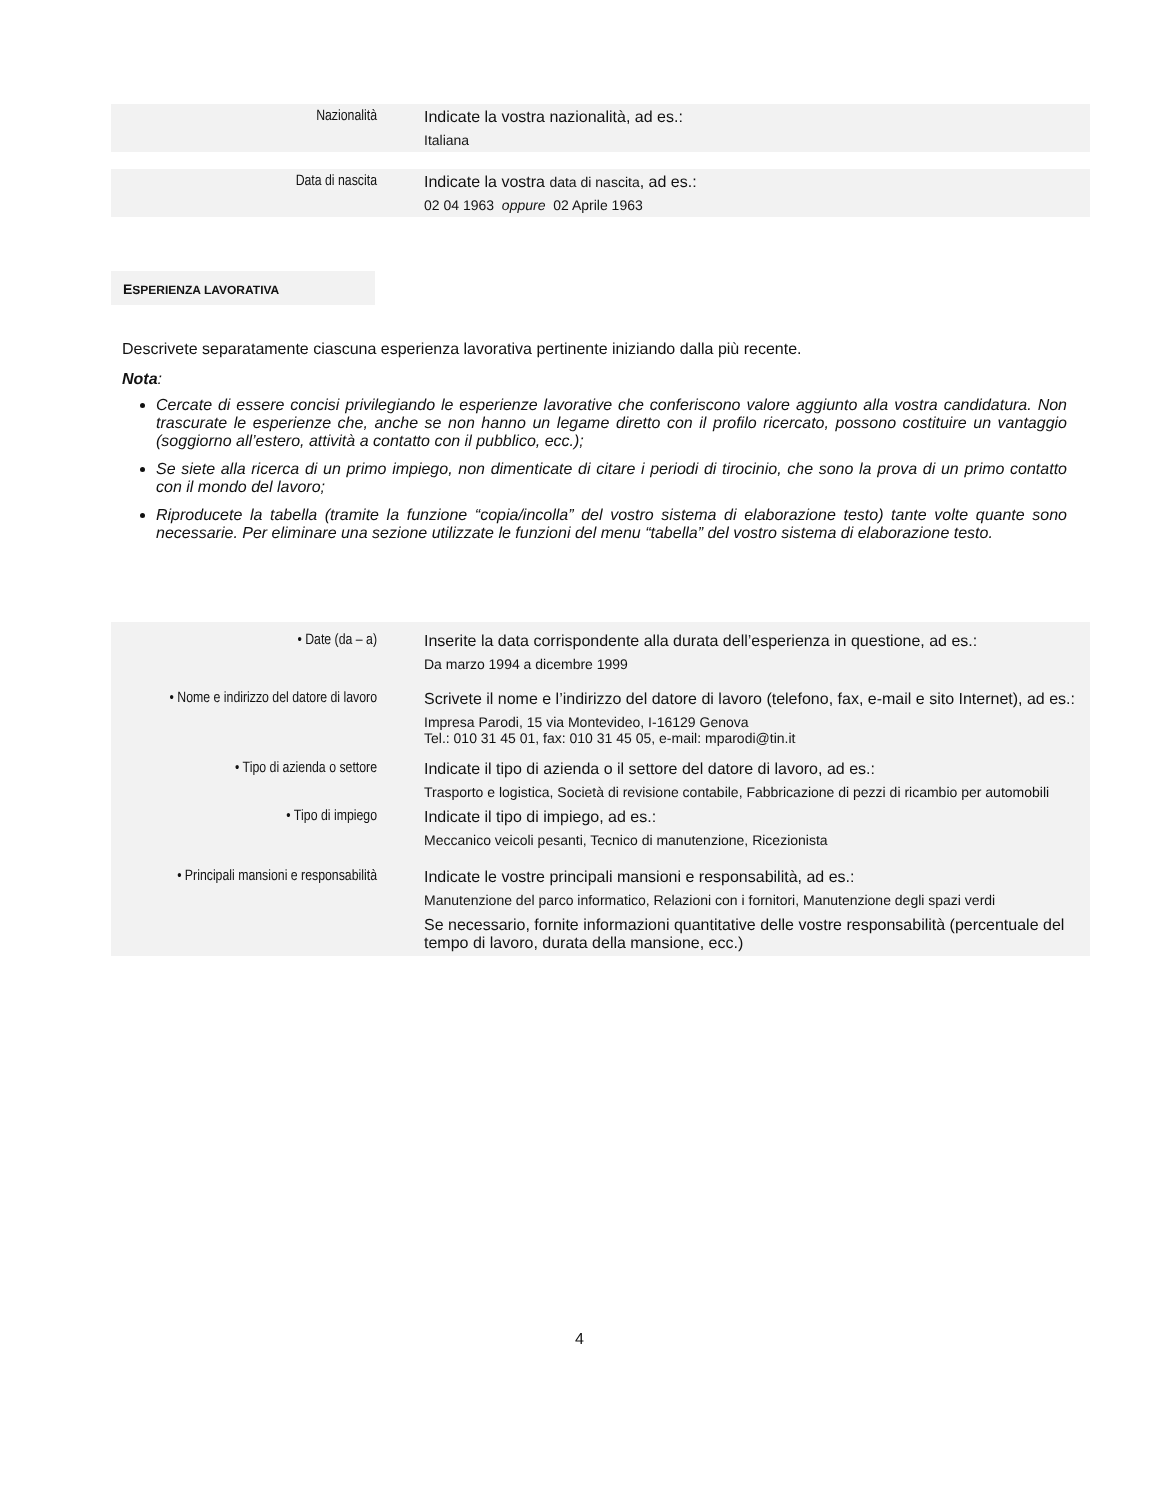| Nazionalità | Indicate la vostra nazionalità, ad es.: Italiana |
| Data di nascita | Indicate la vostra data di nascita , ad es.: 02 04 1963 oppure 02 Aprile 1963 |
ESPERIENZA LAVORATIVA
Descrivete separatamente ciascuna esperienza lavorativa pertinente iniziando dalla più recente.
Nota:
Cercate di essere concisi privilegiando le esperienze lavorative che conferiscono valore aggiunto alla vostra candidatura. Non trascurate le esperienze che, anche se non hanno un legame diretto con il profilo ricercato, possono costituire un vantaggio (soggiorno all’estero, attività a contatto con il pubblico, ecc.);
Se siete alla ricerca di un primo impiego, non dimenticate di citare i periodi di tirocinio, che sono la prova di un primo contatto con il mondo del lavoro;
Riproducete la tabella (tramite la funzione “copia/incolla” del vostro sistema di elaborazione testo) tante volte quante sono necessarie. Per eliminare una sezione utilizzate le funzioni del menu “tabella” del vostro sistema di elaborazione testo.
| • Date (da – a) | Inserite la data corrispondente alla durata dell’esperienza in questione, ad es.: Da marzo 1994 a dicembre 1999 |
| • Nome e indirizzo del datore di lavoro | Scrivete il nome e l’indirizzo del datore di lavoro (telefono, fax, e-mail e sito Internet), ad es.: Impresa Parodi, 15 via Montevideo, I-16129 Genova Tel.: 010 31 45 01, fax: 010 31 45 05, e-mail: mparodi@tin.it |
| • Tipo di azienda o settore | Indicate il tipo di azienda o il settore del datore di lavoro, ad es.: Trasporto e logistica, Società di revisione contabile, Fabbricazione di pezzi di ricambio per automobili |
| • Tipo di impiego | Indicate il tipo di impiego, ad es.: Meccanico veicoli pesanti, Tecnico di manutenzione, Ricezionista |
| • Principali mansioni e responsabilità | Indicate le vostre principali mansioni e responsabilità, ad es.: Manutenzione del parco informatico, Relazioni con i fornitori, Manutenzione degli spazi verdi Se necessario, fornite informazioni quantitative delle vostre responsabilità (percentuale del tempo di lavoro, durata della mansione, ecc.) |
4